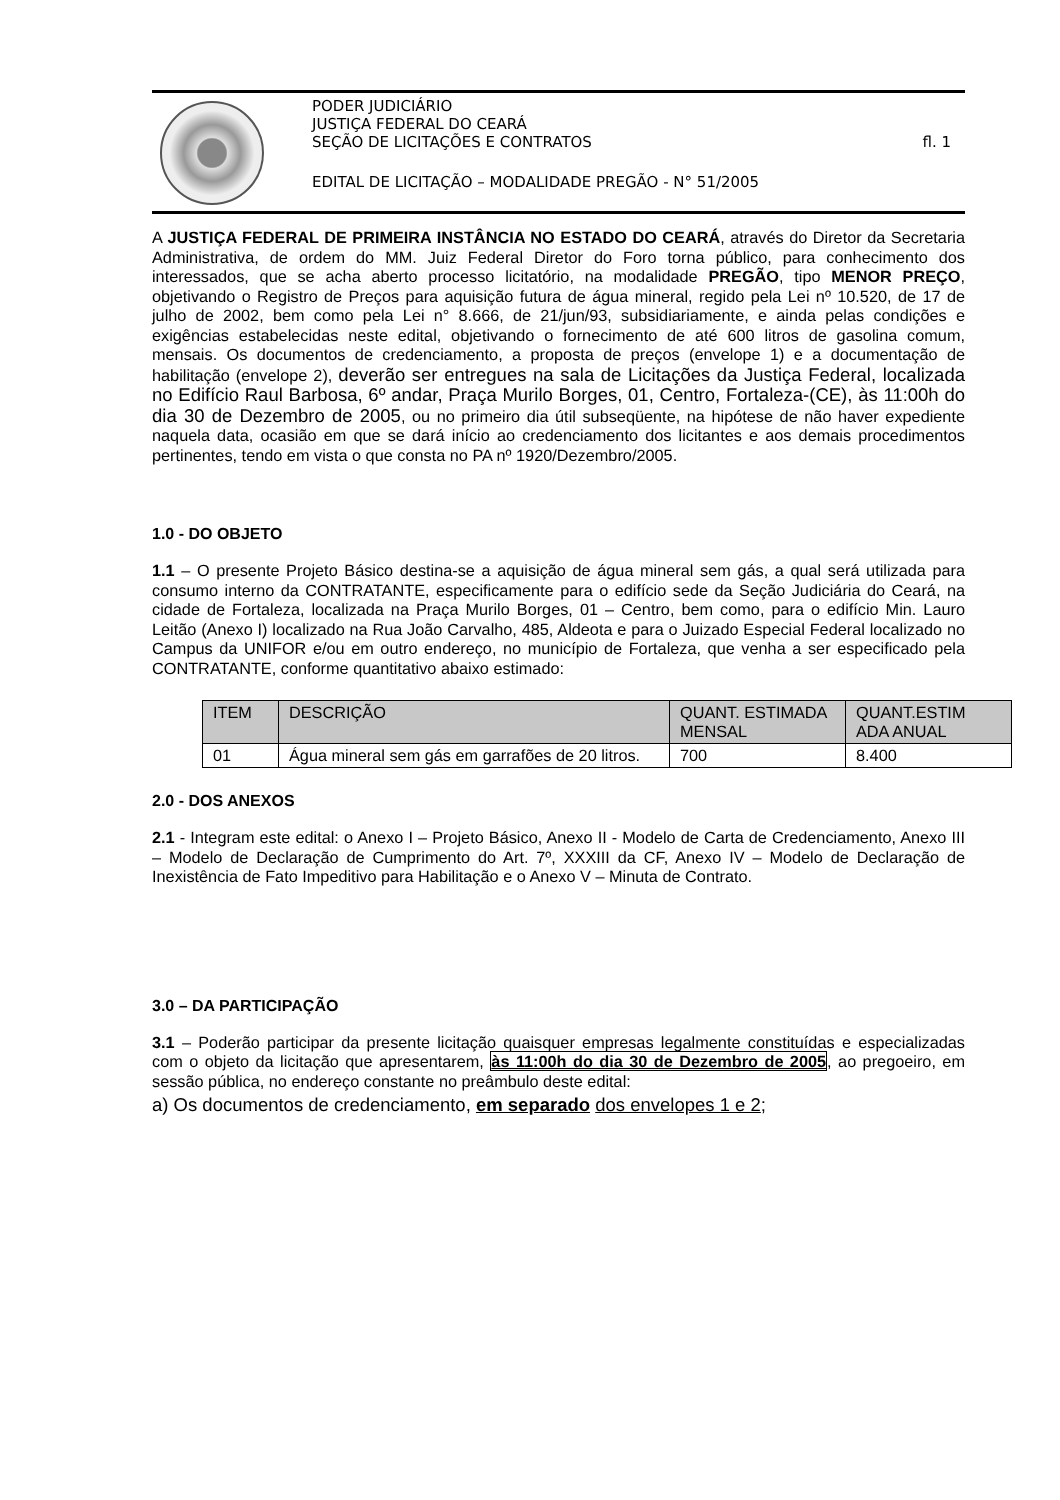PODER JUDICIÁRIO
JUSTIÇA FEDERAL DO CEARÁ
SEÇÃO DE LICITAÇÕES E CONTRATOS fl. 1
EDITAL DE LICITAÇÃO – MODALIDADE PREGÃO - N° 51/2005
A JUSTIÇA FEDERAL DE PRIMEIRA INSTÂNCIA NO ESTADO DO CEARÁ, através do Diretor da Secretaria Administrativa, de ordem do MM. Juiz Federal Diretor do Foro torna público, para conhecimento dos interessados, que se acha aberto processo licitatório, na modalidade PREGÃO, tipo MENOR PREÇO, objetivando o Registro de Preços para aquisição futura de água mineral, regido pela Lei nº 10.520, de 17 de julho de 2002, bem como pela Lei n° 8.666, de 21/jun/93, subsidiariamente, e ainda pelas condições e exigências estabelecidas neste edital, objetivando o fornecimento de até 600 litros de gasolina comum, mensais. Os documentos de credenciamento, a proposta de preços (envelope 1) e a documentação de habilitação (envelope 2), deverão ser entregues na sala de Licitações da Justiça Federal, localizada no Edifício Raul Barbosa, 6º andar, Praça Murilo Borges, 01, Centro, Fortaleza-(CE), às 11:00h do dia 30 de Dezembro de 2005, ou no primeiro dia útil subseqüente, na hipótese de não haver expediente naquela data, ocasião em que se dará início ao credenciamento dos licitantes e aos demais procedimentos pertinentes, tendo em vista o que consta no PA nº 1920/Dezembro/2005.
1.0 - DO OBJETO
1.1 – O presente Projeto Básico destina-se a aquisição de água mineral sem gás, a qual será utilizada para consumo interno da CONTRATANTE, especificamente para o edifício sede da Seção Judiciária do Ceará, na cidade de Fortaleza, localizada na Praça Murilo Borges, 01 – Centro, bem como, para o edifício Min. Lauro Leitão (Anexo I) localizado na Rua João Carvalho, 485, Aldeota e para o Juizado Especial Federal localizado no Campus da UNIFOR e/ou em outro endereço, no município de Fortaleza, que venha a ser especificado pela CONTRATANTE, conforme quantitativo abaixo estimado:
| ITEM | DESCRIÇÃO | QUANT. ESTIMADA MENSAL | QUANT.ESTIM ADA ANUAL |
| --- | --- | --- | --- |
| 01 | Água mineral sem gás em garrafões de 20 litros. | 700 | 8.400 |
2.0 - DOS ANEXOS
2.1 - Integram este edital: o Anexo I – Projeto Básico, Anexo II - Modelo de Carta de Credenciamento, Anexo III – Modelo de Declaração de Cumprimento do Art. 7º, XXXIII da CF, Anexo IV – Modelo de Declaração de Inexistência de Fato Impeditivo para Habilitação e o Anexo V – Minuta de Contrato.
3.0 – DA PARTICIPAÇÃO
3.1 – Poderão participar da presente licitação quaisquer empresas legalmente constituídas e especializadas com o objeto da licitação que apresentarem, às 11:00h do dia 30 de Dezembro de 2005, ao pregoeiro, em sessão pública, no endereço constante no preâmbulo deste edital:
a) Os documentos de credenciamento, em separado dos envelopes 1 e 2;